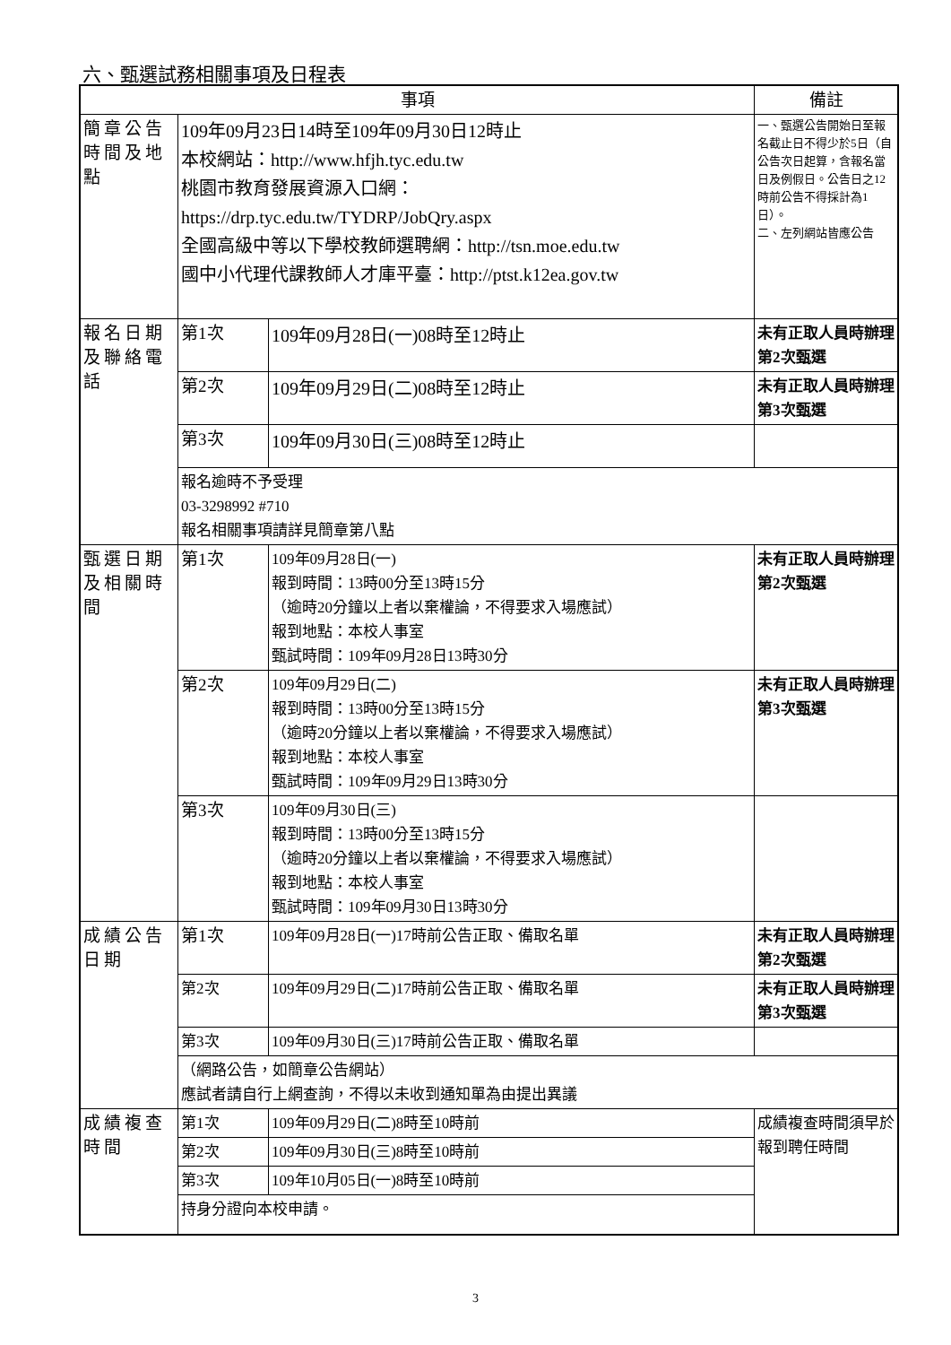六、甄選試務相關事項及日程表
| 事項 | | | 備註 |
| --- | --- | --- | --- |
| 簡章公告時間及地點 | 109年09月23日14時至109年09月30日12時止 本校網站： http://www.hfjh.tyc.edu.tw 桃園市教育發展資源入口網： https://drp.tyc.edu.tw/TYDRP/JobQry.aspx 全國高級中等以下學校教師選聘網： http://tsn.moe.edu.tw 國中小代理代課教師人才庫平臺： http://ptst.k12ea.gov.tw | | 一、甄選公告開始日至報名截止日不得少於5日（自公告次日起算，含報名當日及例假日。公告日之12時前公告不得採計為1日）。 二、左列網站皆應公告 |
| 報名日期及聯絡電話 | 第1次 | 109年09月28日(一)08時至12時止 | 未有正取人員時辦理第2次甄選 |
| | 第2次 | 109年09月29日(二)08時至12時止 | 未有正取人員時辦理第3次甄選 |
| | 第3次 | 109年09月30日(三)08時至12時止 | |
| | 報名逾時不予受理 03-3298992 #710 報名相關事項請詳見簡章第八點 | | |
| 甄選日期及相關時間 | 第1次 | 109年09月28日(一) 報到時間：13時00分至13時15分 （逾時20分鐘以上者以棄權論，不得要求入場應試） 報到地點：本校人事室 甄試時間：109年09月28日13時30分 | 未有正取人員時辦理第2次甄選 |
| | 第2次 | 109年09月29日(二) 報到時間：13時00分至13時15分 （逾時20分鐘以上者以棄權論，不得要求入場應試） 報到地點：本校人事室 甄試時間：109年09月29日13時30分 | 未有正取人員時辦理第3次甄選 |
| | 第3次 | 109年09月30日(三) 報到時間：13時00分至13時15分 （逾時20分鐘以上者以棄權論，不得要求入場應試） 報到地點：本校人事室 甄試時間：109年09月30日13時30分 | |
| 成績公告日期 | 第1次 | 109年09月28日(一)17時前公告正取、備取名單 | 未有正取人員時辦理第2次甄選 |
| | 第2次 | 109年09月29日(二)17時前公告正取、備取名單 | 未有正取人員時辦理第3次甄選 |
| | 第3次 | 109年09月30日(三)17時前公告正取、備取名單 | |
| | （網路公告，如簡章公告網站） 應試者請自行上網查詢，不得以未收到通知單為由提出異議 | | |
| 成績複查時間 | 第1次 | 109年09月29日(二)8時至10時前 | 成績複查時間須早於報到聘任時間 |
| | 第2次 | 109年09月30日(三)8時至10時前 | |
| | 第3次 | 109年10月05日(一)8時至10時前 | |
| | 持身分證向本校申請。 | | |
3